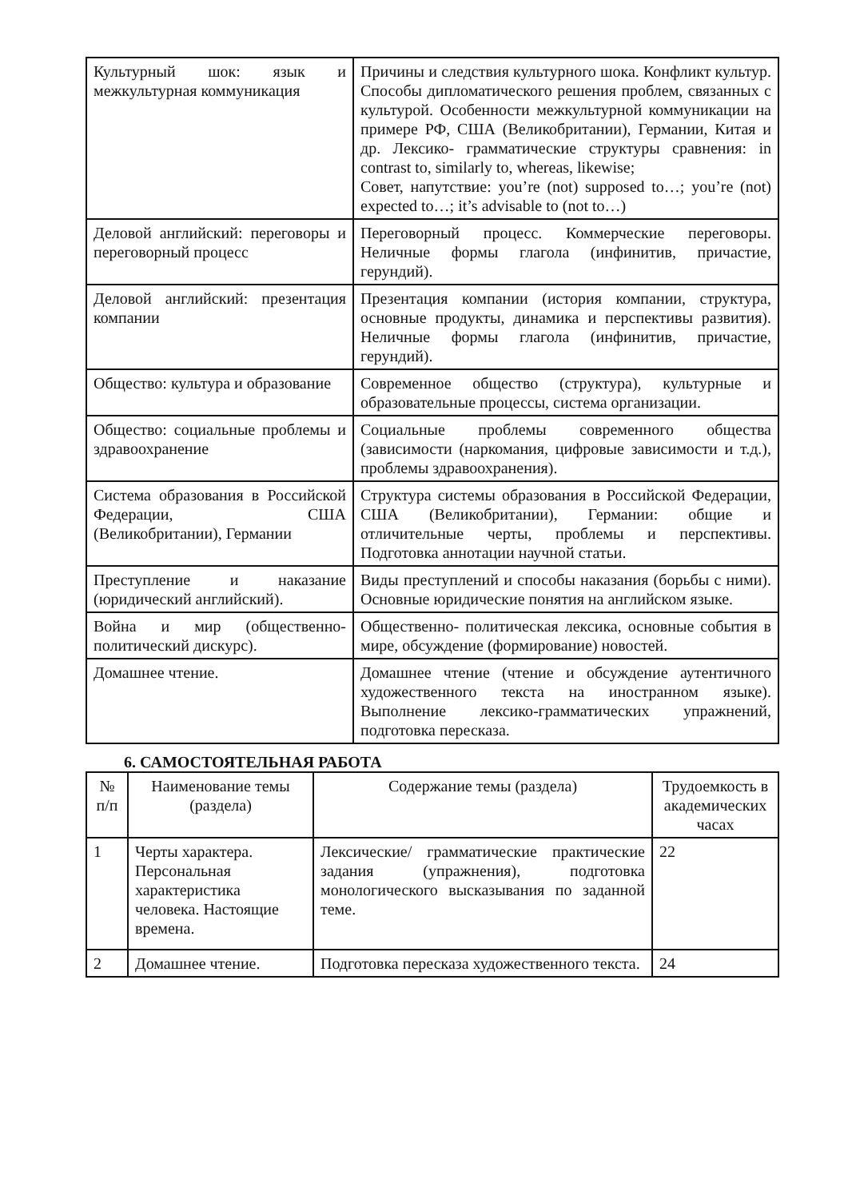| Культурный шок: язык и межкультурная коммуникация | Причины и следствия культурного шока. Конфликт культур. Способы дипломатического решения проблем, связанных с культурой. Особенности межкультурной коммуникации на примере РФ, США (Великобритании), Германии, Китая и др. Лексико- грамматические структуры сравнения: in contrast to, similarly to, whereas, likewise; Совет, напутствие: you’re (not) supposed to…; you’re (not) expected to…; it’s advisable to (not to…) |
| Деловой английский: переговоры и переговорный процесс | Переговорный процесс. Коммерческие переговоры. Неличные формы глагола (инфинитив, причастие, герундий). |
| Деловой английский: презентация компании | Презентация компании (история компании, структура, основные продукты, динамика и перспективы развития). Неличные формы глагола (инфинитив, причастие, герундий). |
| Общество: культура и образование | Современное общество (структура), культурные и образовательные процессы, система организации. |
| Общество: социальные проблемы и здравоохранение | Социальные проблемы современного общества (зависимости (наркомания, цифровые зависимости и т.д.), проблемы здравоохранения). |
| Система образования в Российской Федерации, США (Великобритании), Германии | Структура системы образования в Российской Федерации, США (Великобритании), Германии: общие и отличительные черты, проблемы и перспективы. Подготовка аннотации научной статьи. |
| Преступление и наказание (юридический английский). | Виды преступлений и способы наказания (борьбы с ними). Основные юридические понятия на английском языке. |
| Война и мир (общественно-политический дискурс). | Общественно- политическая лексика, основные события в мире, обсуждение (формирование) новостей. |
| Домашнее чтение. | Домашнее чтение (чтение и обсуждение аутентичного художественного текста на иностранном языке). Выполнение лексико-грамматических упражнений, подготовка пересказа. |
6. САМОСТОЯТЕЛЬНАЯ РАБОТА
| № п/п | Наименование темы (раздела) | Содержание темы (раздела) | Трудоемкость в академических часах |
| --- | --- | --- | --- |
| 1 | Черты характера. Персональная характеристика человека. Настоящие времена. | Лексические/ грамматические практические задания (упражнения), подготовка монологического высказывания по заданной теме. | 22 |
| 2 | Домашнее чтение. | Подготовка пересказа художественного текста. | 24 |